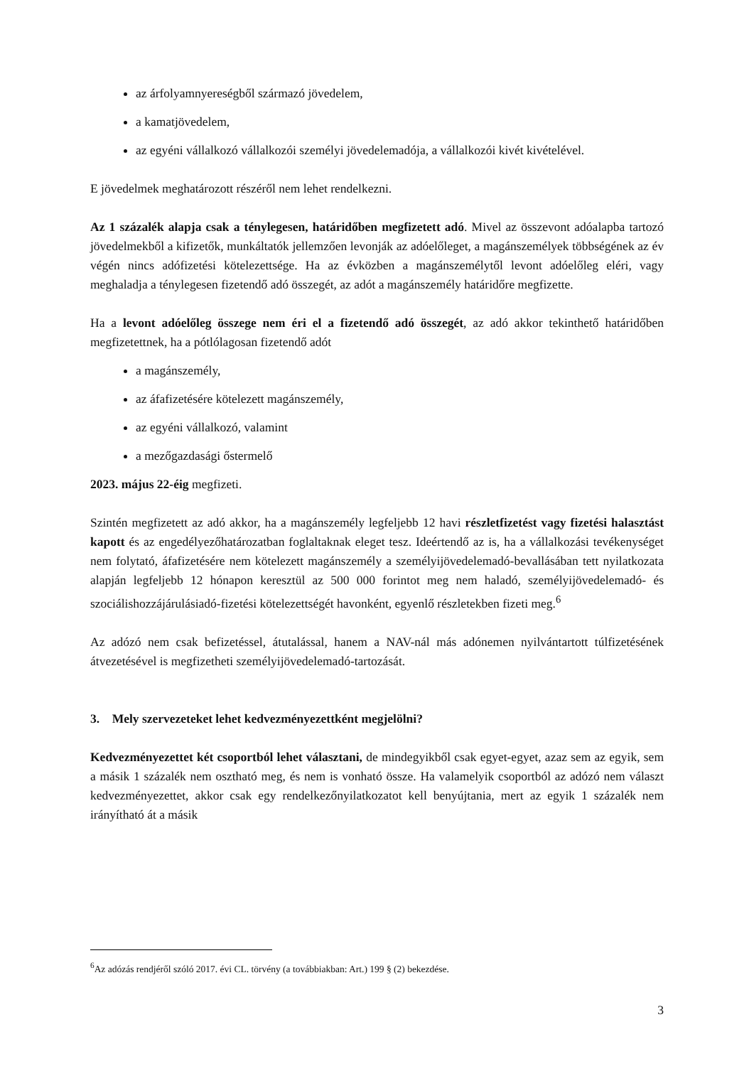az árfolyamnyereségből származó jövedelem,
a kamatjövedelem,
az egyéni vállalkozó vállalkozói személyi jövedelemadója, a vállalkozói kivét kivételével.
E jövedelmek meghatározott részéről nem lehet rendelkezni.
Az 1 százalék alapja csak a ténylegesen, határidőben megfizetett adó. Mivel az összevont adóalapba tartozó jövedelmekből a kifizetők, munkáltatók jellemzően levonják az adóelőleget, a magánszemélyek többségének az év végén nincs adófizetési kötelezettsége. Ha az évközben a magánszemélytől levont adóelőleg eléri, vagy meghaladja a ténylegesen fizetendő adó összegét, az adót a magánszemély határidőre megfizette.
Ha a levont adóelőleg összege nem éri el a fizetendő adó összegét, az adó akkor tekinthető határidőben megfizetettnek, ha a pótlólagosan fizetendő adót
a magánszemély,
az áfafizetésére kötelezett magánszemély,
az egyéni vállalkozó, valamint
a mezőgazdasági őstermelő
2023. május 22-éig megfizeti.
Szintén megfizetett az adó akkor, ha a magánszemély legfeljebb 12 havi részletfizetést vagy fizetési halasztást kapott és az engedélyezőhatározatban foglaltaknak eleget tesz. Ideértendő az is, ha a vállalkozási tevékenységet nem folytató, áfafizetésére nem kötelezett magánszemély a személyijövedelemadó-bevallásában tett nyilatkozata alapján legfeljebb 12 hónapon keresztül az 500 000 forintot meg nem haladó, személyijövedelemadó- és szociálishozzájárulásiadó-fizetési kötelezettségét havonként, egyenlő részletekben fizeti meg.<sup>6</sup>
Az adózó nem csak befizetéssel, átutalással, hanem a NAV-nál más adónemen nyilvántartott túlfizetésének átvezetésével is megfizetheti személyijövedelemadó-tartozását.
3. Mely szervezeteket lehet kedvezményezettként megjelölni?
Kedvezményezettet két csoportból lehet választani, de mindegyikből csak egyet-egyet, azaz sem az egyik, sem a másik 1 százalék nem osztható meg, és nem is vonható össze. Ha valamelyik csoportból az adózó nem választ kedvezményezettet, akkor csak egy rendelkezőnyilatkozatot kell benyújtania, mert az egyik 1 százalék nem irányítható át a másik
<sup>6</sup> Az adózás rendjéről szóló 2017. évi CL. törvény (a továbbiakban: Art.) 199 § (2) bekezdése.
3